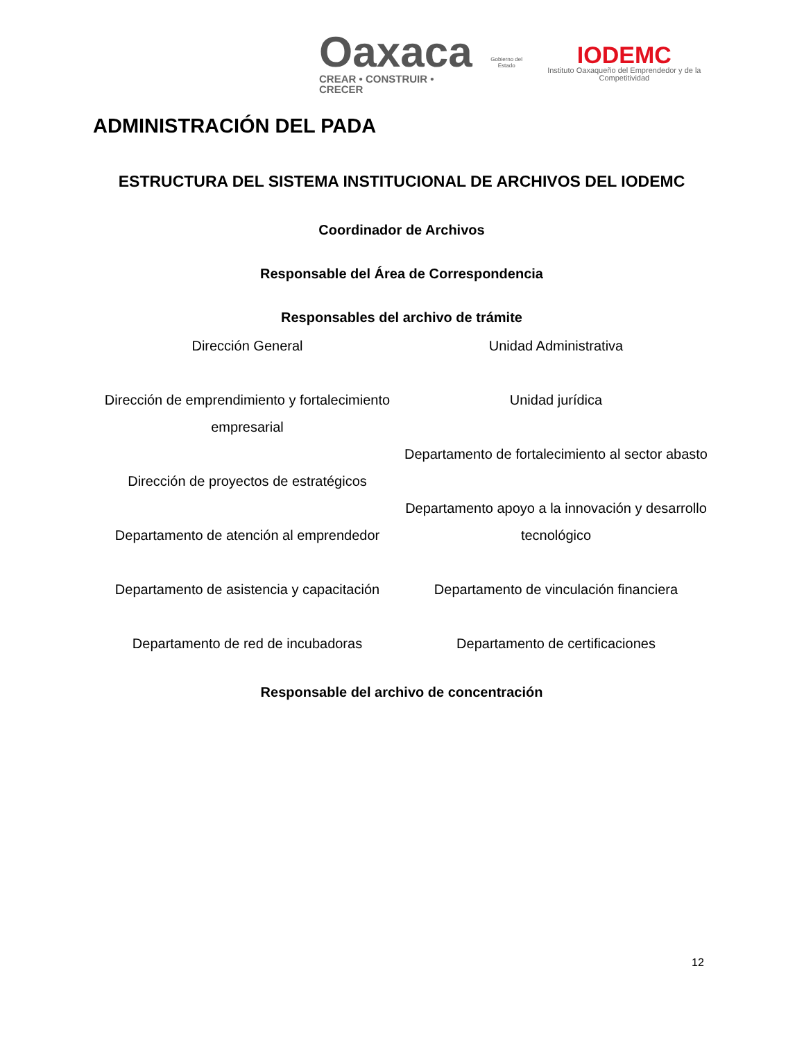Oaxaca
CREAR • CONSTRUIR • CRECER
Gobierno del Estado
IODEMC
Instituto Oaxaqueño del Emprendedor y de la Competitividad
ADMINISTRACIÓN DEL PADA
ESTRUCTURA DEL SISTEMA INSTITUCIONAL DE ARCHIVOS DEL IODEMC
Coordinador de Archivos
Responsable del Área de Correspondencia
Responsables del archivo de trámite
Dirección General
Dirección de emprendimiento y fortalecimiento empresarial
Dirección de proyectos de estratégicos
Departamento de atención al emprendedor
Departamento de asistencia y capacitación
Departamento de red de incubadoras
Unidad Administrativa
Unidad jurídica
Departamento de fortalecimiento al sector abasto
Departamento apoyo a la innovación y desarrollo tecnológico
Departamento de vinculación financiera
Departamento de certificaciones
Responsable del archivo de concentración
12